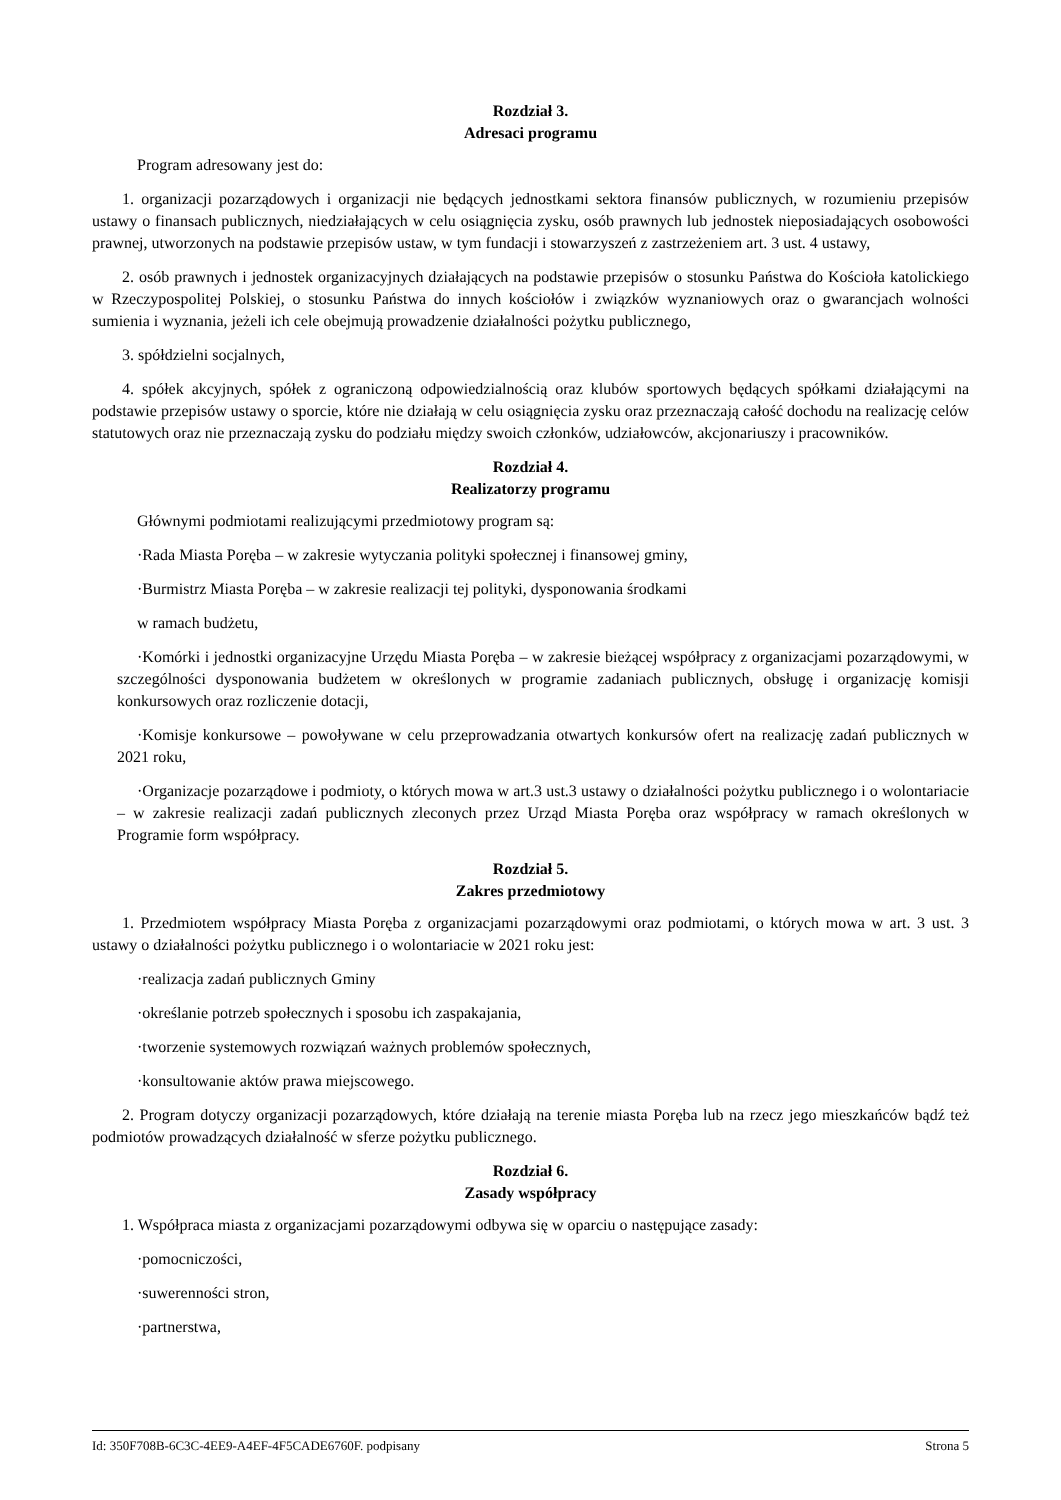Rozdział 3.
Adresaci programu
Program adresowany jest do:
1. organizacji pozarządowych i organizacji nie będących jednostkami sektora finansów publicznych, w rozumieniu przepisów ustawy o finansach publicznych, niedziałających w celu osiągnięcia zysku, osób prawnych lub jednostek nieposiadających osobowości prawnej, utworzonych na podstawie przepisów ustaw, w tym fundacji i stowarzyszeń z zastrzeżeniem art. 3 ust. 4 ustawy,
2. osób prawnych i jednostek organizacyjnych działających na podstawie przepisów o stosunku Państwa do Kościoła katolickiego w Rzeczypospolitej Polskiej, o stosunku Państwa do innych kościołów i związków wyznaniowych oraz o gwarancjach wolności sumienia i wyznania, jeżeli ich cele obejmują prowadzenie działalności pożytku publicznego,
3. spółdzielni socjalnych,
4. spółek akcyjnych, spółek z ograniczoną odpowiedzialnością oraz klubów sportowych będących spółkami działającymi na podstawie przepisów ustawy o sporcie, które nie działają w celu osiągnięcia zysku oraz przeznaczają całość dochodu na realizację celów statutowych oraz nie przeznaczają zysku do podziału między swoich członków, udziałowców, akcjonariuszy i pracowników.
Rozdział 4.
Realizatorzy programu
Głównymi podmiotami realizującymi przedmiotowy program są:
·Rada Miasta Poręba – w zakresie wytyczania polityki społecznej i finansowej gminy,
·Burmistrz Miasta Poręba – w zakresie realizacji tej polityki, dysponowania środkami
w ramach budżetu,
·Komórki i jednostki organizacyjne Urzędu Miasta Poręba – w zakresie bieżącej współpracy z organizacjami pozarządowymi, w szczególności dysponowania budżetem w określonych w programie zadaniach publicznych, obsługę i organizację komisji konkursowych oraz rozliczenie dotacji,
·Komisje konkursowe – powoływane w celu przeprowadzania otwartych konkursów ofert na realizację zadań publicznych w 2021 roku,
·Organizacje pozarządowe i podmioty, o których mowa w art.3 ust.3 ustawy o działalności pożytku publicznego i o wolontariacie – w zakresie realizacji zadań publicznych zleconych przez Urząd Miasta Poręba oraz współpracy w ramach określonych w Programie form współpracy.
Rozdział 5.
Zakres przedmiotowy
1. Przedmiotem współpracy Miasta Poręba z organizacjami pozarządowymi oraz podmiotami, o których mowa w art. 3 ust. 3 ustawy o działalności pożytku publicznego i o wolontariacie w 2021 roku jest:
·realizacja zadań publicznych Gminy
·określanie potrzeb społecznych i sposobu ich zaspakajania,
·tworzenie systemowych rozwiązań ważnych problemów społecznych,
·konsultowanie aktów prawa miejscowego.
2. Program dotyczy organizacji pozarządowych, które działają na terenie miasta Poręba lub na rzecz jego mieszkańców bądź też podmiotów prowadzących działalność w sferze pożytku publicznego.
Rozdział 6.
Zasady współpracy
1. Współpraca miasta z organizacjami pozarządowymi odbywa się w oparciu o następujące zasady:
·pomocniczości,
·suwerenności stron,
·partnerstwa,
Id: 350F708B-6C3C-4EE9-A4EF-4F5CADE6760F. podpisany Strona 5